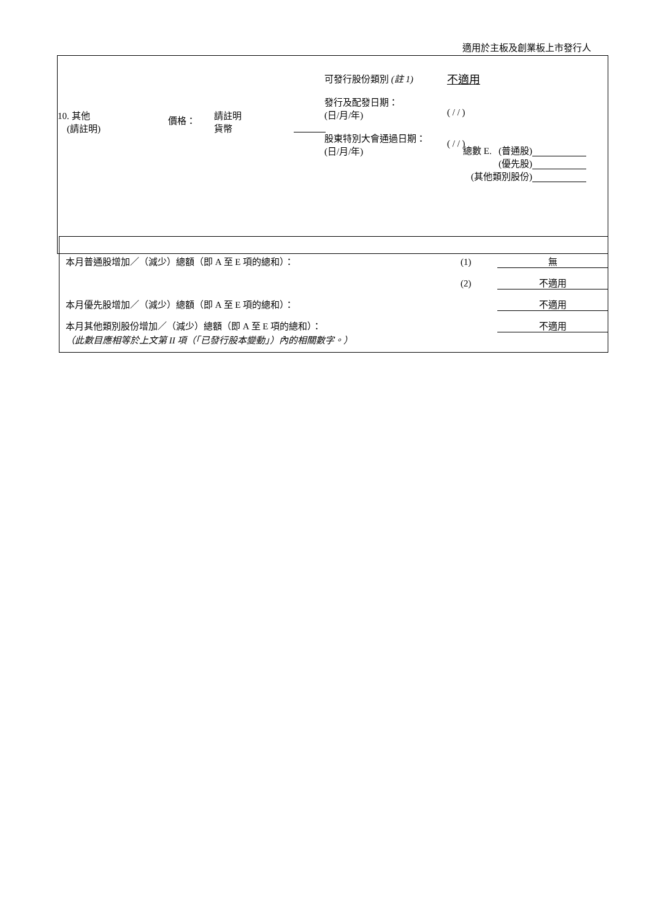適用於主板及創業板上市發行人
10. 其他
(請註明)
價格：
請註明
貨幣
可發行股份類別 (註 1)
發行及配發日期：
(日/月/年)
股東特別大會通過日期：
(日/月/年)
不適用
( / / )
( / / )
總數 E. (普通股)
(優先股)
(其他類別股份)
| 本月普通股增加／（減少）總額（即 A 至 E 項的總和）： | (1) | 無 |
| | (2) | 不適用 |
| 本月優先股增加／（減少）總額（即 A 至 E 項的總和）： | | 不適用 |
| 本月其他類別股份增加／（減少）總額（即 A 至 E 項的總和）： | | 不適用 |
| （此數目應相等於上文第 II 項（「已發行股本變動」）內的相關數字。） | | |